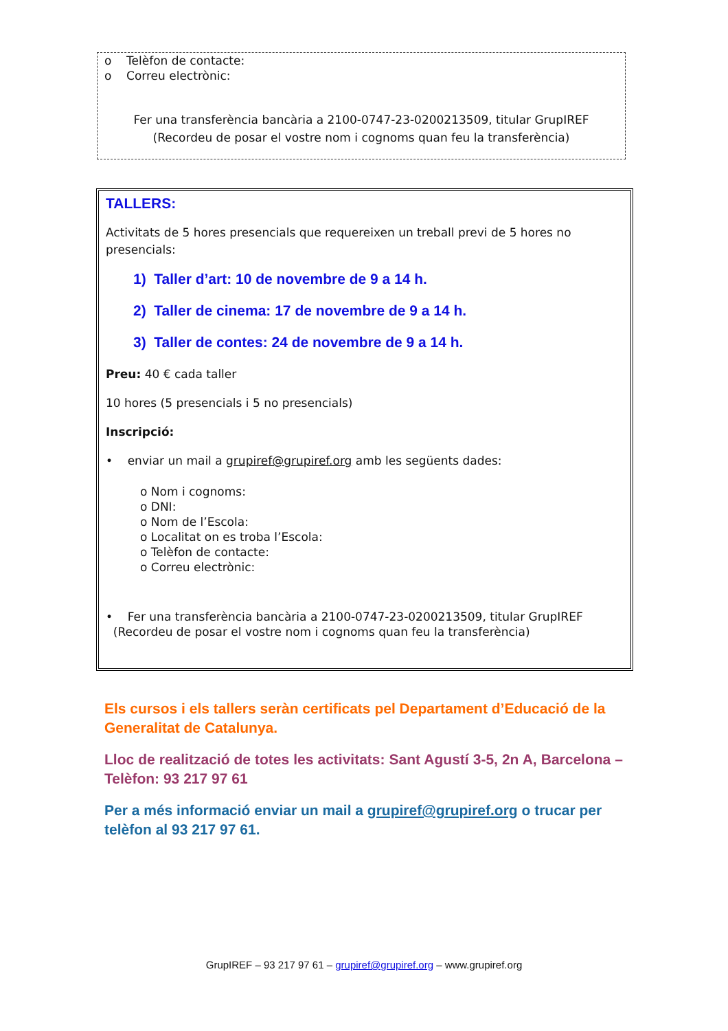o Telèfon de contacte:
o Correu electrònic:
Fer una transferència bancària a 2100-0747-23-0200213509, titular GrupIREF
(Recordeu de posar el vostre nom i cognoms quan feu la transferència)
TALLERS:
Activitats de 5 hores presencials que requereixen un treball previ de 5 hores no presencials:
1) Taller d’art: 10 de novembre de 9 a 14 h.
2) Taller de cinema: 17 de novembre de 9 a 14 h.
3) Taller de contes: 24 de novembre de 9 a 14 h.
Preu: 40 € cada taller
10 hores (5 presencials i 5 no presencials)
Inscripció:
• enviar un mail a grupiref@grupiref.org amb les següents dades:
o Nom i cognoms:
o DNI:
o Nom de l’Escola:
o Localitat on es troba l’Escola:
o Telèfon de contacte:
o Correu electrònic:
• Fer una transferència bancària a 2100-0747-23-0200213509, titular GrupIREF
(Recordeu de posar el vostre nom i cognoms quan feu la transferència)
Els cursos i els tallers seràn certificats pel Departament d’Educació de la Generalitat de Catalunya.
Lloc de realització de totes les activitats: Sant Agustí 3-5, 2n A, Barcelona – Telèfon: 93 217 97 61
Per a més informació enviar un mail a grupiref@grupiref.org o trucar per telèfon al 93 217 97 61.
GrupIREF – 93 217 97 61 – grupiref@grupiref.org – www.grupiref.org